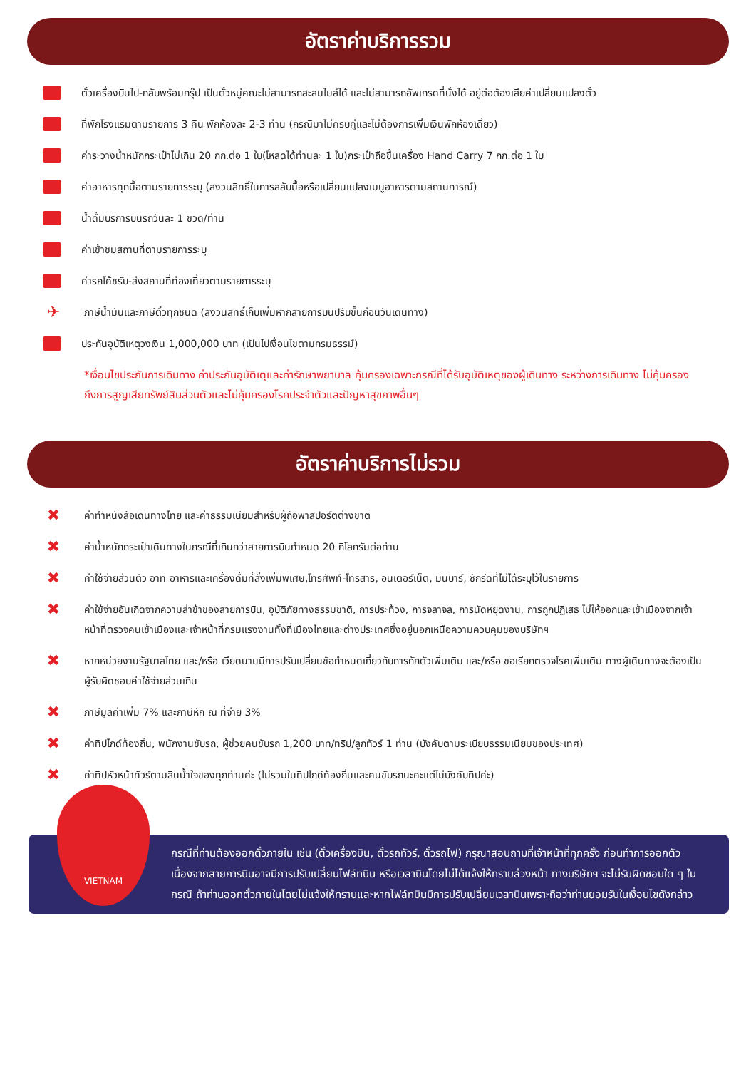อัตราค่าบริการรวม
ตั๋วเครื่องบินไป-กลับพร้อมกรุ๊ป เป็นตั๋วหมู่คณะไม่สามารถสะสมไมล์ได้ และไม่สามารถอัพเกรดที่นั่งได้ อยู่ต่อต้องเสียค่าเปลี่ยนแปลงตั๋ว
ที่พักโรงแรมตามรายการ 3 คืน พักห้องละ 2-3 ท่าน (กรณีมาไม่ครบคู่และไม่ต้องการเพิ่มเงินพักห้องเดี่ยว)
ค่าระวางน้ำหนักกระเป๋าไม่เกิน 20 กก.ต่อ 1 ใบ(โหลดได้ท่านละ 1 ใบ)กระเป๋าถือขึ้นเครื่อง Hand Carry 7 กก.ต่อ 1 ใบ
ค่าอาหารทุกมื้อตามรายการระบุ (สงวนสิทธิ์ในการสลับมื้อหรือเปลี่ยนแปลงเมนูอาหารตามสถานการณ์)
น้ำดื่มบริการบนรถวันละ 1 ขวด/ท่าน
ค่าเข้าชมสถานที่ตามรายการระบุ
ค่ารถโค้ชรับ-ส่งสถานที่ท่องเที่ยวตามรายการระบุ
✈ ภาษีน้ำมันและภาษีตั๋วทุกชนิด (สงวนสิทธิ์เก็บเพิ่มหากสายการบินปรับขึ้นก่อนวันเดินทาง)
ประกันอุบัติเหตุวงเงิน 1,000,000 บาท (เป็นไปเงื่อนไขตามกรมธรรม์)
*เงื่อนไขประกันการเดินทาง ค่าประกันอุบัติเตุและค่ารักษาพยาบาล คุ้มครองเฉพาะกรณีที่ได้รับอุบัติเหตุของผู้เดินทาง ระหว่างการเดินทาง ไม่คุ้มครองถึงการสูญเสียทรัพย์สินส่วนตัวและไม่คุ้มครองโรคประจำตัวและปัญหาสุขภาพอื่นๆ
อัตราค่าบริการไม่รวม
✖ ค่าทำหนังสือเดินทางไทย และค่าธรรมเนียมสำหรับผู้ถือพาสปอร์ตต่างชาติ
✖ ค่าน้ำหนักกระเป๋าเดินทางในกรณีที่เกินกว่าสายการบินกำหนด 20 กิโลกรัมต่อท่าน
✖ ค่าใช้จ่ายส่วนตัว อาทิ อาหารและเครื่องดื่มที่สั่งเพิ่มพิเศษ,โทรศัพท์-โทรสาร, อินเตอร์เน็ต, มินิบาร์, ซักรีดที่ไม่ได้ระบุไว้ในรายการ
✖ ค่าใช้จ่ายอันเกิดจากความล่าช้าของสายการบิน, อุบัติภัยทางธรรมชาติ, การประท้วง, การจลาจล, การนัดหยุดงาน, การถูกปฏิเสธ ไม่ให้ออกและเข้าเมืองจากเจ้าหน้าที่ตรวจคนเข้าเมืองและเจ้าหน้าที่กรมแรงงานทั้งที่เมืองไทยและต่างประเทศซึ่งอยู่นอกเหนือความควบคุมของบริษัทฯ
✖ หากหน่วยงานรัฐบาลไทย และ/หรือ เวียดนามมีการปรับเปลี่ยนข้อกำหนดเกี่ยวกับการกักตัวเพิ่มเติม และ/หรือ ขอเรียกตรวจโรคเพิ่มเติม ทางผู้เดินทางจะต้องเป็นผู้รับผิดชอบค่าใช้จ่ายส่วนเกิน
✖ ภาษีมูลค่าเพิ่ม 7% และภาษีหัก ณ ที่จ่าย 3%
✖ ค่าทิปไกด์ท้องถิ่น, พนักงานขับรถ, ผู้ช่วยคนขับรถ 1,200 บาท/ทริป/ลูกทัวร์ 1 ท่าน (บังคับตามระเบียบธรรมเนียมของประเทศ)
✖ ค่าทิปหัวหน้าทัวร์ตามสินน้ำใจของทุกท่านค่ะ (ไม่รวมในทิปไกด์ท้องถิ่นและคนขับรถนะคะแต่ไม่บังคับทิปค่ะ)
VIETNAM
กรณีที่ท่านต้องออกตั๋วภายใน เช่น (ตั๋วเครื่องบิน, ตั๋วรถทัวร์, ตั๋วรถไฟ) กรุณาสอบถามที่เจ้าหน้าที่ทุกครั้ง ก่อนทำการออกตัว เนื่องจากสายการบินอาจมีการปรับเปลี่ยนไฟล์ทบิน หรือเวลาบินโดยไม่ได้แจ้งให้ทราบล่วงหน้า ทางบริษัทฯ จะไม่รับผิดชอบใด ๆ ในกรณี ถ้าท่านออกตั๋วภายในโดยไม่แจ้งให้ทราบและหากไฟล์ทบินมีการปรับเปลี่ยนเวลาบินเพราะถือว่าท่านยอมรับในเงื่อนไขดังกล่าว